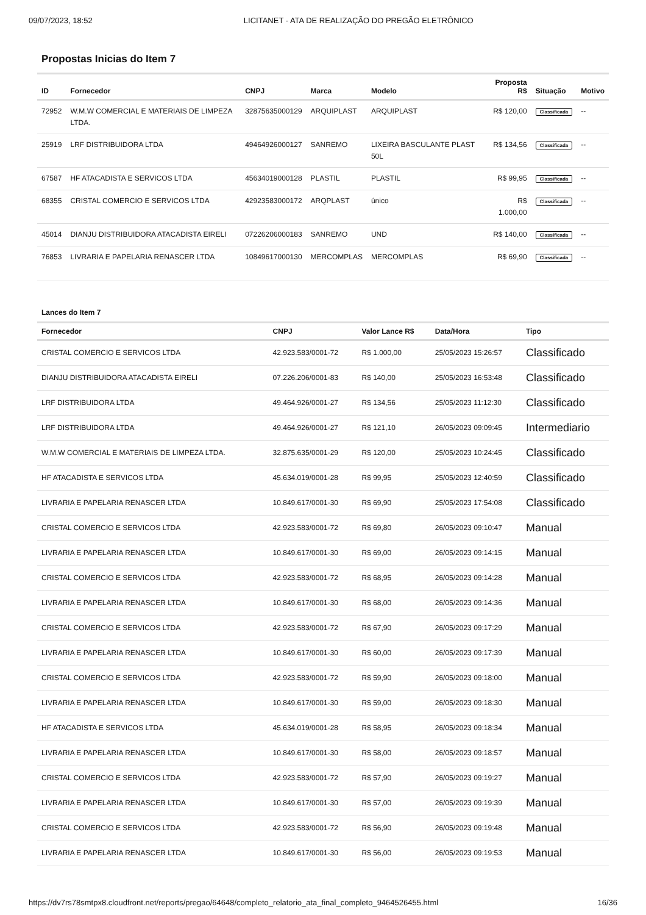09/07/2023, 18:52 LICITANET - ATA DE REALIZAÇÃO DO PREGÃO ELETRÔNICO
Propostas Inicias do Item 7
| ID | Fornecedor | CNPJ | Marca | Modelo | Proposta R$ | Situação | Motivo |
| --- | --- | --- | --- | --- | --- | --- | --- |
| 72952 | W.M.W COMERCIAL E MATERIAIS DE LIMPEZA LTDA. | 32875635000129 | ARQUIPLAST | ARQUIPLAST | R$ 120,00 | Classificada | -- |
| 25919 | LRF DISTRIBUIDORA LTDA | 49464926000127 | SANREMO | LIXEIRA BASCULANTE PLAST 50L | R$ 134,56 | Classificada | -- |
| 67587 | HF ATACADISTA E SERVICOS LTDA | 45634019000128 | PLASTIL | PLASTIL | R$ 99,95 | Classificada | -- |
| 68355 | CRISTAL COMERCIO E SERVICOS LTDA | 42923583000172 | ARQPLAST | único | R$ 1.000,00 | Classificada | -- |
| 45014 | DIANJU DISTRIBUIDORA ATACADISTA EIRELI | 07226206000183 | SANREMO | UND | R$ 140,00 | Classificada | -- |
| 76853 | LIVRARIA E PAPELARIA RENASCER LTDA | 10849617000130 | MERCOMPLAS | MERCOMPLAS | R$ 69,90 | Classificada | -- |
Lances do Item 7
| Fornecedor | CNPJ | Valor Lance R$ | Data/Hora | Tipo |
| --- | --- | --- | --- | --- |
| CRISTAL COMERCIO E SERVICOS LTDA | 42.923.583/0001-72 | R$ 1.000,00 | 25/05/2023 15:26:57 | Classificado |
| DIANJU DISTRIBUIDORA ATACADISTA EIRELI | 07.226.206/0001-83 | R$ 140,00 | 25/05/2023 16:53:48 | Classificado |
| LRF DISTRIBUIDORA LTDA | 49.464.926/0001-27 | R$ 134,56 | 25/05/2023 11:12:30 | Classificado |
| LRF DISTRIBUIDORA LTDA | 49.464.926/0001-27 | R$ 121,10 | 26/05/2023 09:09:45 | Intermediario |
| W.M.W COMERCIAL E MATERIAIS DE LIMPEZA LTDA. | 32.875.635/0001-29 | R$ 120,00 | 25/05/2023 10:24:45 | Classificado |
| HF ATACADISTA E SERVICOS LTDA | 45.634.019/0001-28 | R$ 99,95 | 25/05/2023 12:40:59 | Classificado |
| LIVRARIA E PAPELARIA RENASCER LTDA | 10.849.617/0001-30 | R$ 69,90 | 25/05/2023 17:54:08 | Classificado |
| CRISTAL COMERCIO E SERVICOS LTDA | 42.923.583/0001-72 | R$ 69,80 | 26/05/2023 09:10:47 | Manual |
| LIVRARIA E PAPELARIA RENASCER LTDA | 10.849.617/0001-30 | R$ 69,00 | 26/05/2023 09:14:15 | Manual |
| CRISTAL COMERCIO E SERVICOS LTDA | 42.923.583/0001-72 | R$ 68,95 | 26/05/2023 09:14:28 | Manual |
| LIVRARIA E PAPELARIA RENASCER LTDA | 10.849.617/0001-30 | R$ 68,00 | 26/05/2023 09:14:36 | Manual |
| CRISTAL COMERCIO E SERVICOS LTDA | 42.923.583/0001-72 | R$ 67,90 | 26/05/2023 09:17:29 | Manual |
| LIVRARIA E PAPELARIA RENASCER LTDA | 10.849.617/0001-30 | R$ 60,00 | 26/05/2023 09:17:39 | Manual |
| CRISTAL COMERCIO E SERVICOS LTDA | 42.923.583/0001-72 | R$ 59,90 | 26/05/2023 09:18:00 | Manual |
| LIVRARIA E PAPELARIA RENASCER LTDA | 10.849.617/0001-30 | R$ 59,00 | 26/05/2023 09:18:30 | Manual |
| HF ATACADISTA E SERVICOS LTDA | 45.634.019/0001-28 | R$ 58,95 | 26/05/2023 09:18:34 | Manual |
| LIVRARIA E PAPELARIA RENASCER LTDA | 10.849.617/0001-30 | R$ 58,00 | 26/05/2023 09:18:57 | Manual |
| CRISTAL COMERCIO E SERVICOS LTDA | 42.923.583/0001-72 | R$ 57,90 | 26/05/2023 09:19:27 | Manual |
| LIVRARIA E PAPELARIA RENASCER LTDA | 10.849.617/0001-30 | R$ 57,00 | 26/05/2023 09:19:39 | Manual |
| CRISTAL COMERCIO E SERVICOS LTDA | 42.923.583/0001-72 | R$ 56,90 | 26/05/2023 09:19:48 | Manual |
| LIVRARIA E PAPELARIA RENASCER LTDA | 10.849.617/0001-30 | R$ 56,00 | 26/05/2023 09:19:53 | Manual |
https://dv7rs78smtpx8.cloudfront.net/reports/pregao/64648/completo_relatorio_ata_final_completo_9464526455.html 16/36